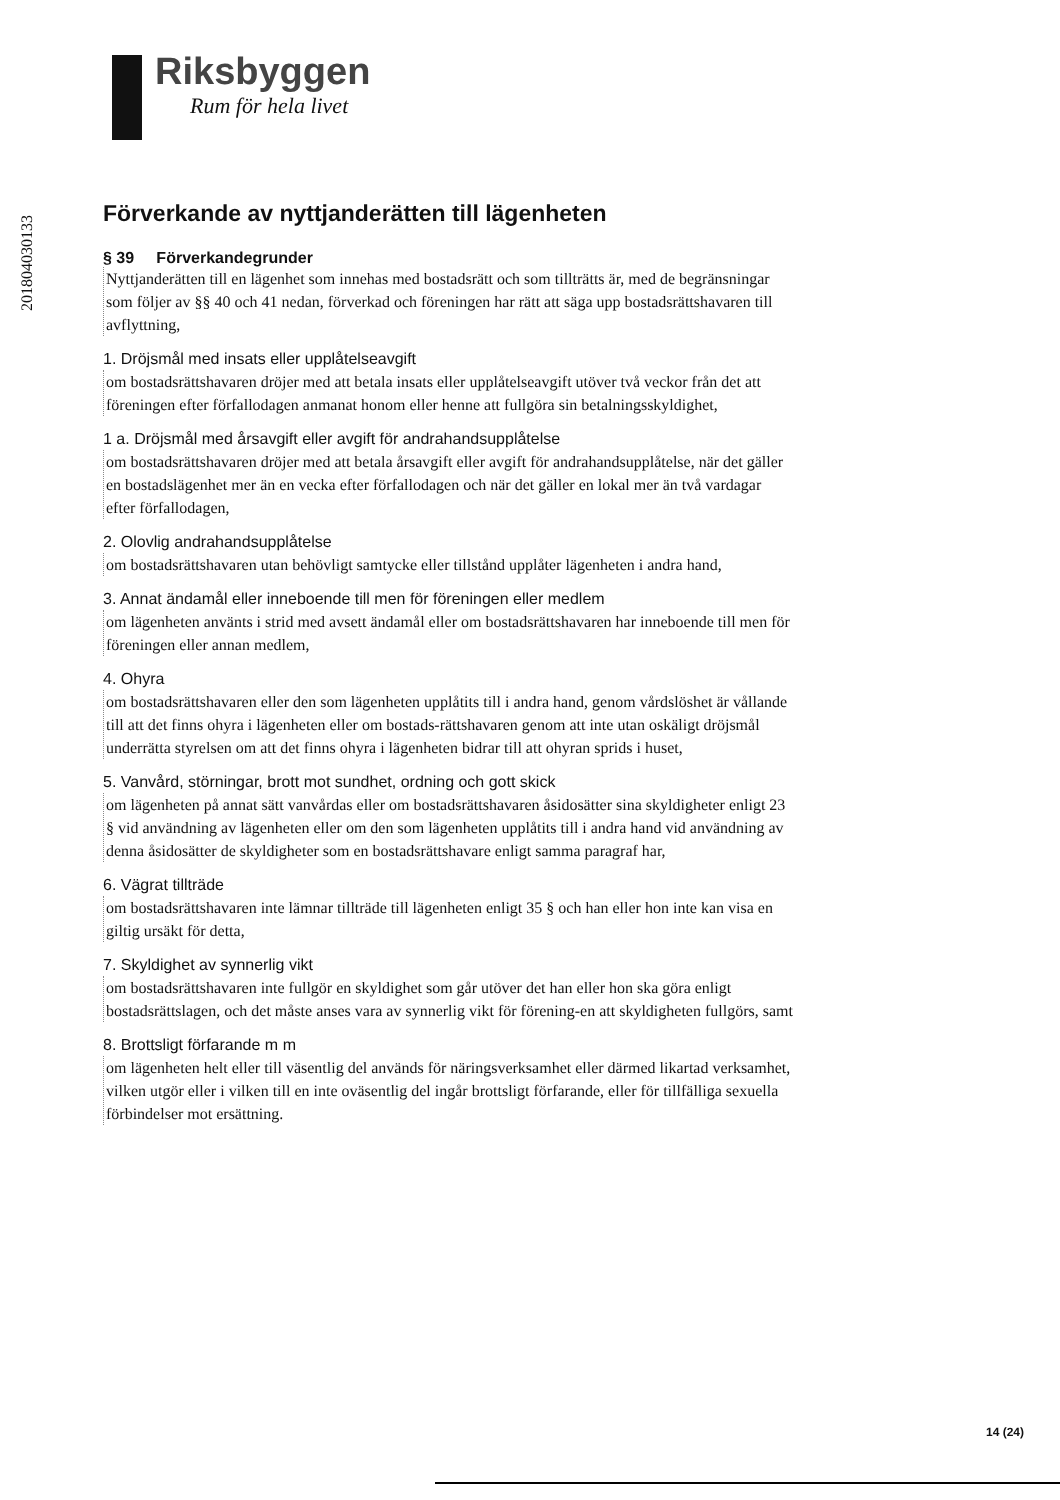Riksbyggen
Rum för hela livet
201804030133
Förverkande av nyttjanderätten till lägenheten
§ 39 Förverkandegrunder
Nyttjanderätten till en lägenhet som innehas med bostadsrätt och som tillträtts är, med de begränsningar som följer av §§ 40 och 41 nedan, förverkad och föreningen har rätt att säga upp bostadsrättshavaren till avflyttning,
1. Dröjsmål med insats eller upplåtelseavgift
om bostadsrättshavaren dröjer med att betala insats eller upplåtelseavgift utöver två veckor från det att föreningen efter förfallodagen anmanat honom eller henne att fullgöra sin betalningsskyldighet,
1 a. Dröjsmål med årsavgift eller avgift för andrahandsupplåtelse
om bostadsrättshavaren dröjer med att betala årsavgift eller avgift för andrahandsupplåtelse, när det gäller en bostadslägenhet mer än en vecka efter förfallodagen och när det gäller en lokal mer än två vardagar efter förfallodagen,
2. Olovlig andrahandsupplåtelse
om bostadsrättshavaren utan behövligt samtycke eller tillstånd upplåter lägenheten i andra hand,
3. Annat ändamål eller inneboende till men för föreningen eller medlem
om lägenheten använts i strid med avsett ändamål eller om bostadsrättshavaren har inneboende till men för föreningen eller annan medlem,
4. Ohyra
om bostadsrättshavaren eller den som lägenheten upplåtits till i andra hand, genom vårdslöshet är vållande till att det finns ohyra i lägenheten eller om bostads-rättshavaren genom att inte utan oskäligt dröjsmål underrätta styrelsen om att det finns ohyra i lägenheten bidrar till att ohyran sprids i huset,
5. Vanvård, störningar, brott mot sundhet, ordning och gott skick
om lägenheten på annat sätt vanvårdas eller om bostadsrättshavaren åsidosätter sina skyldigheter enligt 23 § vid användning av lägenheten eller om den som lägenheten upplåtits till i andra hand vid användning av denna åsidosätter de skyldigheter som en bostadsrättshavare enligt samma paragraf har,
6. Vägrat tillträde
om bostadsrättshavaren inte lämnar tillträde till lägenheten enligt 35 § och han eller hon inte kan visa en giltig ursäkt för detta,
7. Skyldighet av synnerlig vikt
om bostadsrättshavaren inte fullgör en skyldighet som går utöver det han eller hon ska göra enligt bostadsrättslagen, och det måste anses vara av synnerlig vikt för förening-en att skyldigheten fullgörs, samt
8. Brottsligt förfarande m m
om lägenheten helt eller till väsentlig del används för näringsverksamhet eller därmed likartad verksamhet, vilken utgör eller i vilken till en inte oväsentlig del ingår brottsligt förfarande, eller för tillfälliga sexuella förbindelser mot ersättning.
14 (24)